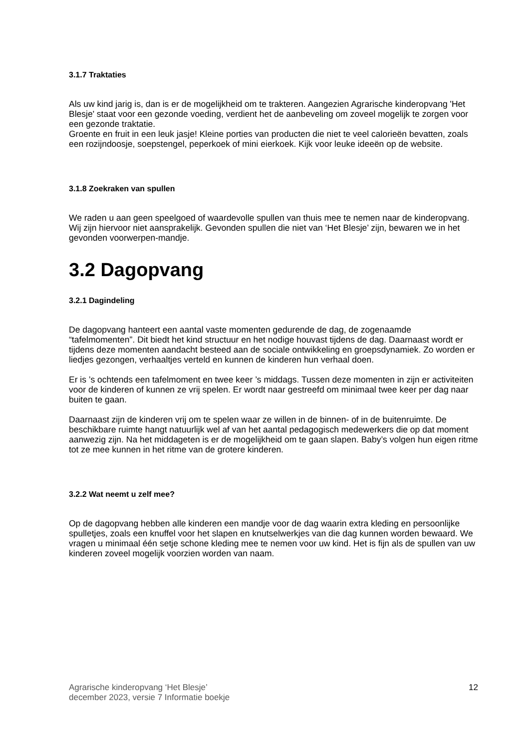3.1.7 Traktaties
Als uw kind jarig is, dan is er de mogelijkheid om te trakteren. Aangezien Agrarische kinderopvang 'Het Blesje' staat voor een gezonde voeding, verdient het de aanbeveling om zoveel mogelijk te zorgen voor een gezonde traktatie.
Groente en fruit in een leuk jasje! Kleine porties van producten die niet te veel calorieën bevatten, zoals een rozijndoosje, soepstengel, peperkoek of mini eierkoek. Kijk voor leuke ideeën op de website.
3.1.8 Zoekraken van spullen
We raden u aan geen speelgoed of waardevolle spullen van thuis mee te nemen naar de kinderopvang. Wij zijn hiervoor niet aansprakelijk. Gevonden spullen die niet van ‘Het Blesje’ zijn, bewaren we in het gevonden voorwerpen-mandje.
3.2 Dagopvang
3.2.1 Dagindeling
De dagopvang hanteert een aantal vaste momenten gedurende de dag, de zogenaamde “tafelmomenten”. Dit biedt het kind structuur en het nodige houvast tijdens de dag. Daarnaast wordt er tijdens deze momenten aandacht besteed aan de sociale ontwikkeling en groepsdynamiek. Zo worden er liedjes gezongen, verhaaltjes verteld en kunnen de kinderen hun verhaal doen.
Er is ’s ochtends een tafelmoment en twee keer ’s middags. Tussen deze momenten in zijn er activiteiten voor de kinderen of kunnen ze vrij spelen. Er wordt naar gestreefd om minimaal twee keer per dag naar buiten te gaan.
Daarnaast zijn de kinderen vrij om te spelen waar ze willen in de binnen- of in de buitenruimte. De beschikbare ruimte hangt natuurlijk wel af van het aantal pedagogisch medewerkers die op dat moment aanwezig zijn. Na het middageten is er de mogelijkheid om te gaan slapen. Baby’s volgen hun eigen ritme tot ze mee kunnen in het ritme van de grotere kinderen.
3.2.2 Wat neemt u zelf mee?
Op de dagopvang hebben alle kinderen een mandje voor de dag waarin extra kleding en persoonlijke spulletjes, zoals een knuffel voor het slapen en knutselwerkjes van die dag kunnen worden bewaard. We vragen u minimaal één setje schone kleding mee te nemen voor uw kind. Het is fijn als de spullen van uw kinderen zoveel mogelijk voorzien worden van naam.
Agrarische kinderopvang ‘Het Blesje’
december 2023, versie 7 Informatie boekje
12